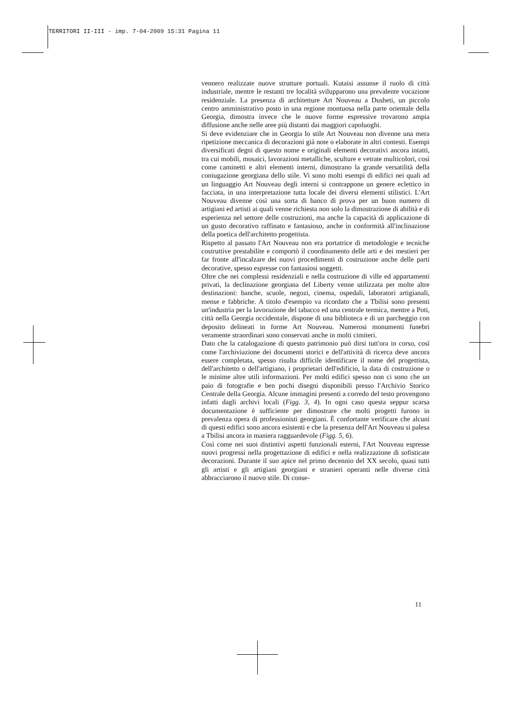TERRITORI II-III - imp. 7-04-2009 15:31 Pagina 11
vennero realizzate nuove strutture portuali. Kutaisi assunse il ruolo di città industriale, mentre le restanti tre località svilupparono una prevalente vocazione residenziale. La presenza di architetture Art Nouveau a Dusheti, un piccolo centro amministrativo posto in una regione montuosa nella parte orientale della Georgia, dimostra invece che le nuove forme espressive trovarono ampia diffusione anche nelle aree più distanti dai maggiori capoluoghi.
Si deve evidenziare che in Georgia lo stile Art Nouveau non divenne una mera ripetizione meccanica di decorazioni già note o elaborate in altri contesti. Esempi diversificati degni di questo nome e originali elementi decorativi ancora intatti, tra cui mobili, mosaici, lavorazioni metalliche, sculture e vetrate multicolori, così come caminetti e altri elementi interni, dimostrano la grande versatilità della coniugazione georgiana dello stile. Vi sono molti esempi di edifici nei quali ad un linguaggio Art Nouveau degli interni si contrappone un genere eclettico in facciata, in una interpretazione tutta locale dei diversi elementi stilistici. L'Art Nouveau divenne così una sorta di banco di prova per un buon numero di artigiani ed artisti ai quali venne richiesta non solo la dimostrazione di abilità e di esperienza nel settore delle costruzioni, ma anche la capacità di applicazione di un gusto decorativo raffinato e fantasioso, anche in conformità all'inclinazione della poetica dell'architetto progettista.
Rispetto al passato l'Art Nouveau non era portatrice di metodologie e tecniche costruttive prestabilite e comportò il coordinamento delle arti e dei mestieri per far fronte all'incalzare dei nuovi procedimenti di costruzione anche delle parti decorative, spesso espresse con fantasiosi soggetti.
Oltre che nei complessi residenziali e nella costruzione di ville ed appartamenti privati, la declinazione georgiana del Liberty venne utilizzata per molte altre destinazioni: banche, scuole, negozi, cinema, ospedali, laboratori artigianali, mense e fabbriche. A titolo d'esempio va ricordato che a Tbilisi sono presenti un'industria per la lavorazione del tabacco ed una centrale termica, mentre a Poti, città nella Georgia occidentale, dispone di una biblioteca e di un parcheggio con deposito delineati in forme Art Nouveau. Numerosi monumenti funebri veramente straordinari sono conservati anche in molti cimiteri.
Dato che la catalogazione di questo patrimonio può dirsi tutt'ora in corso, così come l'archiviazione dei documenti storici e dell'attività di ricerca deve ancora essere completata, spesso risulta difficile identificare il nome del progettista, dell'architetto o dell'artigiano, i proprietari dell'edificio, la data di costruzione o le minime altre utili informazioni. Per molti edifici spesso non ci sono che un paio di fotografie e ben pochi disegni disponibili presso l'Archivio Storico Centrale della Georgia. Alcune immagini presenti a corredo del testo provengono infatti dagli archivi locali (Figg. 3, 4). In ogni caso questa seppur scarsa documentazione è sufficiente per dimostrare che molti progetti furono in prevalenza opera di professionisti georgiani. È confortante verificare che alcuni di questi edifici sono ancora esistenti e che la presenza dell'Art Nouveau si palesa a Tbilisi ancora in maniera ragguardevole (Figg. 5, 6).
Così come nei suoi distintivi aspetti funzionali esterni, l'Art Nouveau espresse nuovi progressi nella progettazione di edifici e nella realizzazione di sofisticate decorazioni. Durante il suo apice nel primo decennio del XX secolo, quasi tutti gli artisti e gli artigiani georgiani e stranieri operanti nelle diverse città abbracciarono il nuovo stile. Di conse-
11